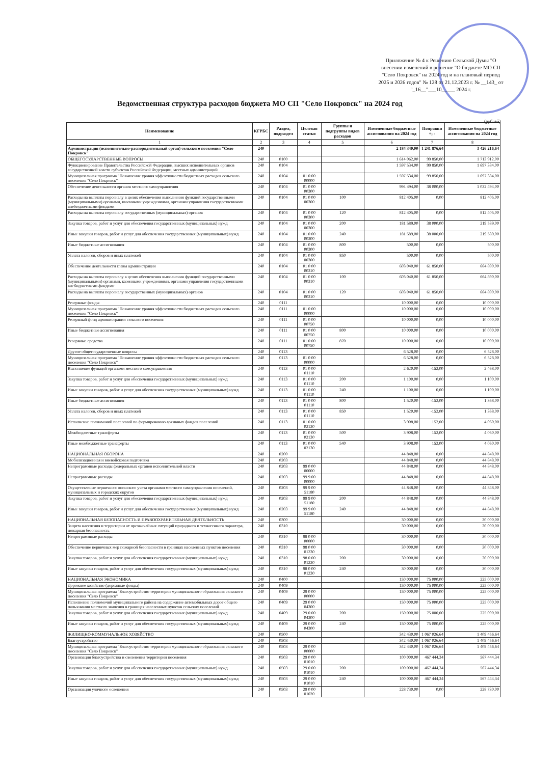Приложение № 4 к Решению Сельской Думы "О внесении изменений в решение "О бюджете МО СП "Село Покровск" на 2024 год и на плановый период 2025 и 2026 годов" № 128 от 21.12.2023 г. № __143_ от "_16__"___10_____ 2024 г.
Ведомственная структура расходов бюджета МО СП "Село Покровск" на 2024 год
(рублей)
| Наименование | КГРБС | Раздел, подраздел | Целевая статья | Группы и подгруппы видов расходов | Измененные бюджетные ассигнования на 2024 год | Поправки +; - | Измененные бюджетные ассигнования на 2024 год |
| --- | --- | --- | --- | --- | --- | --- | --- |
| 1 | 2 | 3 | 4 | 5 | 6 | 7 | 8 |
| Администрация (исполнительно-распорядительный орган) сельского поселения "Село Покровск" | 240 | | | | 2 184 340,00 | 1 241 876,64 | 3 426 216,64 |
| ОБЩЕГОСУДАРСТВЕННЫЕ ВОПРОСЫ | 240 | 0100 | | | 1 614 062,00 | 99 850,00 | 1 713 912,00 |
| Функционирование Правительства Российской Федерации, высших исполнительных органов государственной власти субъектов Российской Федерации, местных администраций | 240 | 0104 | | | 1 597 534,00 | 99 850,00 | 1 697 384,00 |
| Муниципальная программа "Повышение уровня эффективности бюджетных расходов сельского поселения "Село Покровск" | 240 | 0104 | 01 0 00 00000 | | 1 597 534,00 | 99 850,00 | 1 697 384,00 |
| Обеспечение деятельности органов местного самоуправления | 240 | 0104 | 01 0 00 00300 | | 994 494,00 | 38 000,00 | 1 032 494,00 |
| Расходы на выплаты персоналу в целях обеспечения выполнения функций государственными (муниципальными) органами, казенными учреждениями, органами управления государственными внебюджетными фондами | 240 | 0104 | 01 0 00 00300 | 100 | 812 405,00 | 0,00 | 812 405,00 |
| Расходы на выплаты персоналу государственных (муниципальных) органов | 240 | 0104 | 01 0 00 00300 | 120 | 812 405,00 | 0,00 | 812 405,00 |
| Закупка товаров, работ и услуг для обеспечения государственных (муниципальных) нужд | 240 | 0104 | 01 0 00 00300 | 200 | 181 589,00 | 38 000,00 | 219 589,00 |
| Иные закупки товаров, работ и услуг для обеспечения государственных (муниципальных) нужд | 240 | 0104 | 01 0 00 00300 | 240 | 181 589,00 | 38 000,00 | 219 589,00 |
| Иные бюджетные ассигнования | 240 | 0104 | 01 0 00 00300 | 800 | 500,00 | 0,00 | 500,00 |
| Уплата налогов, сборов и иных платежей | 240 | 0104 | 01 0 00 00300 | 850 | 500,00 | 0,00 | 500,00 |
| Обеспечение деятельности главы администрации | 240 | 0104 | 01 0 00 00310 | | 603 040,00 | 61 850,00 | 664 890,00 |
| Расходы на выплаты персоналу в целях обеспечения выполнения функций государственными (муниципальными) органами, казенными учреждениями, органами управления государственными внебюджетными фондами | 240 | 0104 | 01 0 00 00310 | 100 | 603 040,00 | 61 850,00 | 664 890,00 |
| Расходы на выплаты персоналу государственных (муниципальных) органов | 240 | 0104 | 01 0 00 00310 | 120 | 603 040,00 | 61 850,00 | 664 890,00 |
| Резервные фонды | 240 | 0111 | | | 10 000,00 | 0,00 | 10 000,00 |
| Муниципальная программа "Повышение уровня эффективности бюджетных расходов сельского поселения "Село Покровск" | 240 | 0111 | 01 0 00 00000 | | 10 000,00 | 0,00 | 10 000,00 |
| Резервный фонд администрации сельского поселения | 240 | 0111 | 01 0 00 00750 | | 10 000,00 | 0,00 | 10 000,00 |
| Иные бюджетные ассигнования | 240 | 0111 | 01 0 00 00750 | 800 | 10 000,00 | 0,00 | 10 000,00 |
| Резервные средства | 240 | 0111 | 01 0 00 00750 | 870 | 10 000,00 | 0,00 | 10 000,00 |
| Другие общегосударственные вопросы | 240 | 0113 | | | 6 528,00 | 0,00 | 6 528,00 |
| Муниципальная программа "Повышение уровня эффективности бюджетных расходов сельского поселения "Село Покровск" | 240 | 0113 | 01 0 00 00000 | | 6 528,00 | 0,00 | 6 528,00 |
| Выполнение функций органами местного самоуправления | 240 | 0113 | 01 0 00 01110 | | 2 620,00 | -152,00 | 2 468,00 |
| Закупка товаров, работ и услуг для обеспечения государственных (муниципальных) нужд | 240 | 0113 | 01 0 00 01110 | 200 | 1 100,00 | 0,00 | 1 100,00 |
| Иные закупки товаров, работ и услуг для обеспечения государственных (муниципальных) нужд | 240 | 0113 | 01 0 00 01110 | 240 | 1 100,00 | 0,00 | 1 100,00 |
| Иные бюджетные ассигнования | 240 | 0113 | 01 0 00 01110 | 800 | 1 520,00 | -152,00 | 1 368,00 |
| Уплата налогов, сборов и иных платежей | 240 | 0113 | 01 0 00 01110 | 850 | 1 520,00 | -152,00 | 1 368,00 |
| Исполнение полномочий поселений по формированию архивных фондов поселений | 240 | 0113 | 01 0 00 02130 | | 3 908,00 | 152,00 | 4 060,00 |
| Межбюджетные трансферты | 240 | 0113 | 01 0 00 02130 | 500 | 3 908,00 | 152,00 | 4 060,00 |
| Иные межбюджетные трансферты | 240 | 0113 | 01 0 00 02130 | 540 | 3 908,00 | 152,00 | 4 060,00 |
| НАЦИОНАЛЬНАЯ ОБОРОНА | 240 | 0200 | | | 44 848,00 | 0,00 | 44 848,00 |
| Мобилизационная и вневойсковая подготовка | 240 | 0203 | | | 44 848,00 | 0,00 | 44 848,00 |
| Непрограммные расходы федеральных органов исполнительной власти | 240 | 0203 | 99 0 00 00000 | | 44 848,00 | 0,00 | 44 848,00 |
| Непрограммные расходы | 240 | 0203 | 99 9 00 00000 | | 44 848,00 | 0,00 | 44 848,00 |
| Осуществление первичного воинского учета органами местного самоуправления поселений, муниципальных и городских округов | 240 | 0203 | 99 9 00 51180 | | 44 848,00 | 0,00 | 44 848,00 |
| Закупка товаров, работ и услуг для обеспечения государственных (муниципальных) нужд | 240 | 0203 | 99 9 00 51180 | 200 | 44 848,00 | 0,00 | 44 848,00 |
| Иные закупки товаров, работ и услуг для обеспечения государственных (муниципальных) нужд | 240 | 0203 | 99 9 00 51180 | 240 | 44 848,00 | 0,00 | 44 848,00 |
| НАЦИОНАЛЬНАЯ БЕЗОПАСНОСТЬ И ПРАВООХРАНИТЕЛЬНАЯ ДЕЯТЕЛЬНОСТЬ | 240 | 0300 | | | 30 000,00 | 0,00 | 30 000,00 |
| Защита населения и территории от чрезвычайных ситуаций природного и техногенного характера, пожарная безопасность | 240 | 0310 | | | 30 000,00 | 0,00 | 30 000,00 |
| Непрограммные расходы | 240 | 0310 | 98 0 00 00000 | | 30 000,00 | 0,00 | 30 000,00 |
| Обеспечение первичных мер пожарной безопасности в границах населенных пунктов поселения | 240 | 0310 | 98 0 00 01230 | | 30 000,00 | 0,00 | 30 000,00 |
| Закупка товаров, работ и услуг для обеспечения государственных (муниципальных) нужд | 240 | 0310 | 98 0 00 01230 | 200 | 30 000,00 | 0,00 | 30 000,00 |
| Иные закупки товаров, работ и услуг для обеспечения государственных (муниципальных) нужд | 240 | 0310 | 98 0 00 01230 | 240 | 30 000,00 | 0,00 | 30 000,00 |
| НАЦИОНАЛЬНАЯ ЭКОНОМИКА | 240 | 0400 | | | 150 000,00 | 75 000,00 | 225 000,00 |
| Дорожное хозяйство (дорожные фонды) | 240 | 0409 | | | 150 000,00 | 75 000,00 | 225 000,00 |
| Муниципальная программа "Благоустройство территории муниципального образования сельского поселения "Село Покровск" | 240 | 0409 | 29 0 00 00000 | | 150 000,00 | 75 000,00 | 225 000,00 |
| Исполнение полномочий муниципального района на содержание автомобильных дорог общего пользования местного значения в границах населенных пунктов сельских поселений | 240 | 0409 | 29 0 00 04300 | | 150 000,00 | 75 000,00 | 225 000,00 |
| Закупка товаров, работ и услуг для обеспечения государственных (муниципальных) нужд | 240 | 0409 | 29 0 00 04300 | 200 | 150 000,00 | 75 000,00 | 225 000,00 |
| Иные закупки товаров, работ и услуг для обеспечения государственных (муниципальных) нужд | 240 | 0409 | 29 0 00 04300 | 240 | 150 000,00 | 75 000,00 | 225 000,00 |
| ЖИЛИЩНО-КОММУНАЛЬНОЕ ХОЗЯЙСТВО | 240 | 0500 | | | 342 430,00 | 1 067 026,64 | 1 409 456,64 |
| Благоустройство | 240 | 0503 | | | 342 430,00 | 1 067 026,64 | 1 409 456,64 |
| Муниципальная программа "Благоустройство территории муниципального образования сельского поселения "Село Покровск" | 240 | 0503 | 29 0 00 00000 | | 342 430,00 | 1 067 026,64 | 1 409 456,64 |
| Организация благоустройства и озеленения территории поселения | 240 | 0503 | 29 0 00 01010 | | 100 000,00 | 467 444,34 | 567 444,34 |
| Закупка товаров, работ и услуг для обеспечения государственных (муниципальных) нужд | 240 | 0503 | 29 0 00 01010 | 200 | 100 000,00 | 467 444,34 | 567 444,34 |
| Иные закупки товаров, работ и услуг для обеспечения государственных (муниципальных) нужд | 240 | 0503 | 29 0 00 01010 | 240 | 100 000,00 | 467 444,34 | 567 444,34 |
| Организация уличного освещения | 240 | 0503 | 29 0 00 01020 | | 228 730,00 | 0,00 | 228 730,00 |